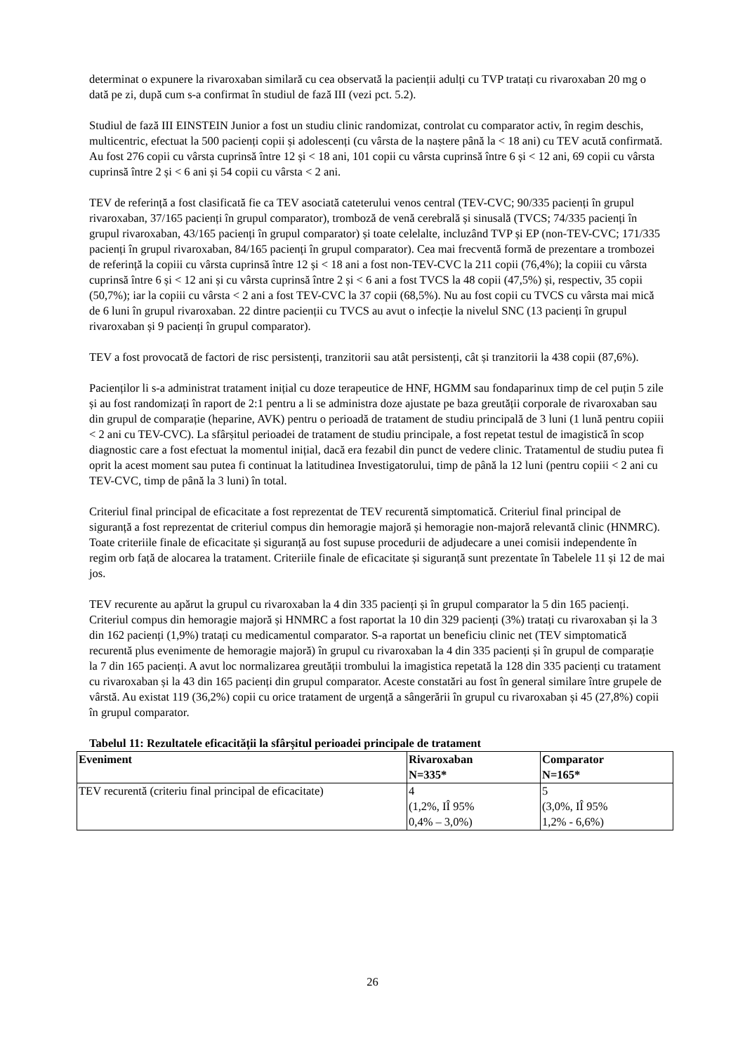determinat o expunere la rivaroxaban similară cu cea observată la pacienții adulți cu TVP tratați cu rivaroxaban 20 mg o dată pe zi, după cum s-a confirmat în studiul de fază III (vezi pct. 5.2).
Studiul de fază III EINSTEIN Junior a fost un studiu clinic randomizat, controlat cu comparator activ, în regim deschis, multicentric, efectuat la 500 pacienți copii și adolescenți (cu vârsta de la naștere până la < 18 ani) cu TEV acută confirmată. Au fost 276 copii cu vârsta cuprinsă între 12 și < 18 ani, 101 copii cu vârsta cuprinsă între 6 și < 12 ani, 69 copii cu vârsta cuprinsă între 2 și < 6 ani și 54 copii cu vârsta < 2 ani.
TEV de referință a fost clasificată fie ca TEV asociată cateterului venos central (TEV-CVC; 90/335 pacienți în grupul rivaroxaban, 37/165 pacienți în grupul comparator), tromboză de venă cerebrală și sinusală (TVCS; 74/335 pacienți în grupul rivaroxaban, 43/165 pacienți în grupul comparator) și toate celelalte, incluzând TVP și EP (non-TEV-CVC; 171/335 pacienți în grupul rivaroxaban, 84/165 pacienți în grupul comparator). Cea mai frecventă formă de prezentare a trombozei de referință la copiii cu vârsta cuprinsă între 12 și < 18 ani a fost non-TEV-CVC la 211 copii (76,4%); la copiii cu vârsta cuprinsă între 6 și < 12 ani și cu vârsta cuprinsă între 2 și < 6 ani a fost TVCS la 48 copii (47,5%) și, respectiv, 35 copii (50,7%); iar la copiii cu vârsta < 2 ani a fost TEV-CVC la 37 copii (68,5%). Nu au fost copii cu TVCS cu vârsta mai mică de 6 luni în grupul rivaroxaban. 22 dintre pacienții cu TVCS au avut o infecție la nivelul SNC (13 pacienți în grupul rivaroxaban și 9 pacienți în grupul comparator).
TEV a fost provocată de factori de risc persistenți, tranzitorii sau atât persistenți, cât și tranzitorii la 438 copii (87,6%).
Pacienților li s-a administrat tratament inițial cu doze terapeutice de HNF, HGMM sau fondaparinux timp de cel puțin 5 zile și au fost randomizați în raport de 2:1 pentru a li se administra doze ajustate pe baza greutății corporale de rivaroxaban sau din grupul de comparație (heparine, AVK) pentru o perioadă de tratament de studiu principală de 3 luni (1 lună pentru copiii < 2 ani cu TEV-CVC). La sfârșitul perioadei de tratament de studiu principale, a fost repetat testul de imagistică în scop diagnostic care a fost efectuat la momentul inițial, dacă era fezabil din punct de vedere clinic. Tratamentul de studiu putea fi oprit la acest moment sau putea fi continuat la latitudinea Investigatorului, timp de până la 12 luni (pentru copiii < 2 ani cu TEV-CVC, timp de până la 3 luni) în total.
Criteriul final principal de eficacitate a fost reprezentat de TEV recurentă simptomatică. Criteriul final principal de siguranță a fost reprezentat de criteriul compus din hemoragie majoră și hemoragie non-majoră relevantă clinic (HNMRC). Toate criteriile finale de eficacitate și siguranță au fost supuse procedurii de adjudecare a unei comisii independente în regim orb față de alocarea la tratament. Criteriile finale de eficacitate și siguranță sunt prezentate în Tabelele 11 și 12 de mai jos.
TEV recurente au apărut la grupul cu rivaroxaban la 4 din 335 pacienți și în grupul comparator la 5 din 165 pacienți. Criteriul compus din hemoragie majoră și HNMRC a fost raportat la 10 din 329 pacienți (3%) tratați cu rivaroxaban și la 3 din 162 pacienți (1,9%) tratați cu medicamentul comparator. S-a raportat un beneficiu clinic net (TEV simptomatică recurentă plus evenimente de hemoragie majoră) în grupul cu rivaroxaban la 4 din 335 pacienți și în grupul de comparație la 7 din 165 pacienți. A avut loc normalizarea greutății trombului la imagistica repetată la 128 din 335 pacienți cu tratament cu rivaroxaban și la 43 din 165 pacienți din grupul comparator. Aceste constatări au fost în general similare între grupele de vârstă. Au existat 119 (36,2%) copii cu orice tratament de urgență a sângerării în grupul cu rivaroxaban și 45 (27,8%) copii în grupul comparator.
Tabelul 11: Rezultatele eficacității la sfârșitul perioadei principale de tratament
| Eveniment | Rivaroxaban N=335* | Comparator N=165* |
| --- | --- | --- |
| TEV recurentă (criteriu final principal de eficacitate) | 4 (1,2%, IÎ 95% 0,4% – 3,0%) | 5 (3,0%, IÎ 95% 1,2% - 6,6%) |
26